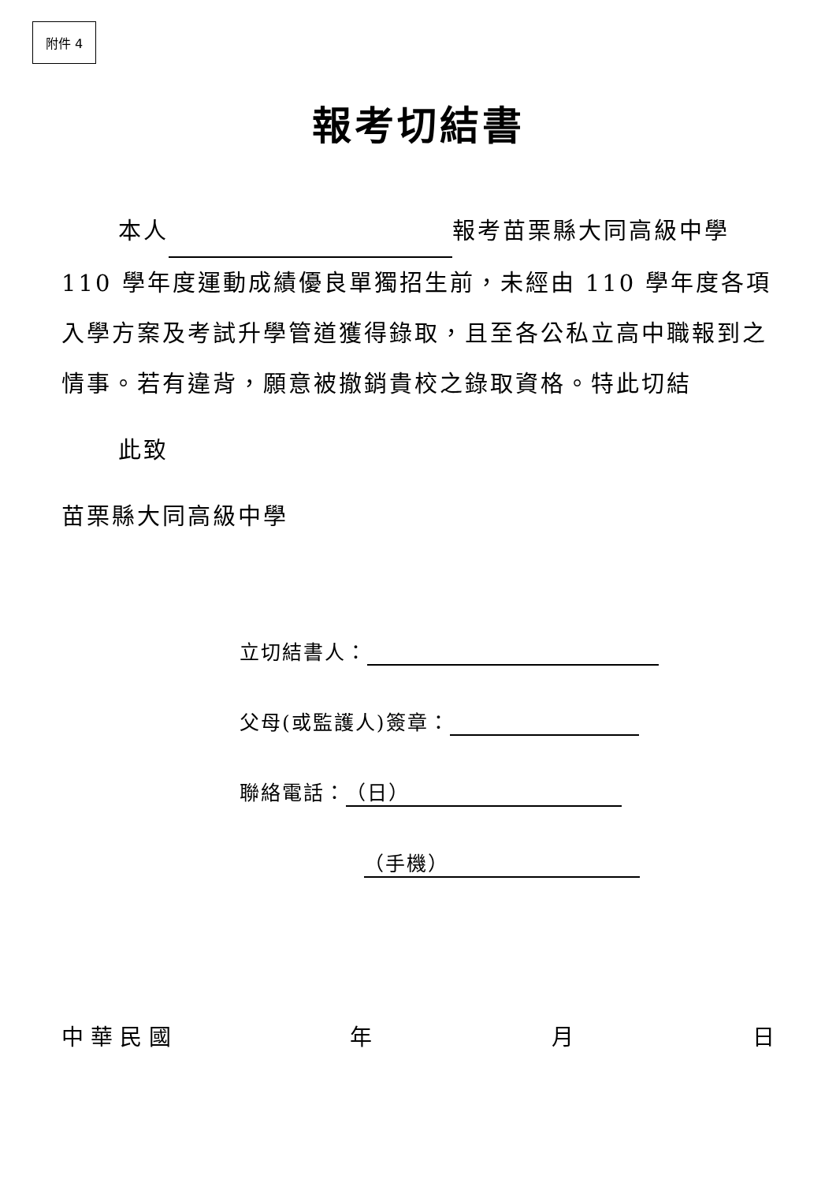附件 4
報考切結書
本人 報考苗栗縣大同高級中學110 學年度運動成績優良單獨招生前，未經由 110 學年度各項入學方案及考試升學管道獲得錄取，且至各公私立高中職報到之情事。若有違背，願意被撤銷貴校之錄取資格。特此切結
此致
苗栗縣大同高級中學
立切結書人：
父母(或監護人)簽章：
聯絡電話： （日）
（手機）
中 華 民 國 年 月 日